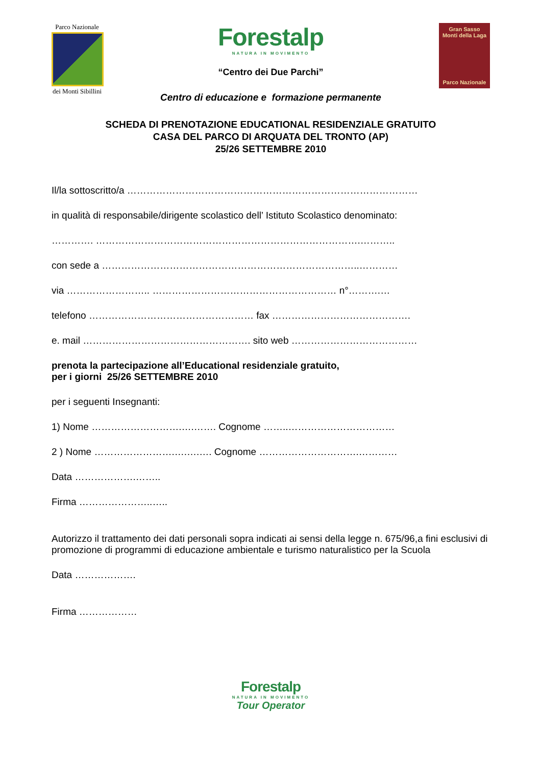Parco Nazionale
dei Monti Sibillini
Forestalp
NATURA IN MOVIMENTO
“Centro dei Due Parchi”
Centro di educazione e formazione permanente
Gran Sasso
Monti della Laga
Parco Nazionale
SCHEDA DI PRENOTAZIONE EDUCATIONAL RESIDENZIALE GRATUITO
CASA DEL PARCO DI ARQUATA DEL TRONTO (AP)
25/26 SETTEMBRE 2010
Il/la sottoscritto/a ………………………………………………………………………………
in qualità di responsabile/dirigente scolastico dell’ Istituto Scolastico denominato:
…………. ……………………………………………………………………….………..
con sede a ……………………………………………………………………..…………
via …………………….. ………………………………………………… n°……….…
telefono …………………………………………… fax …………………………………….
e. mail ……………………………………………. sito web …………………………………
prenota la partecipazione all’Educational residenziale gratuito,
per i giorni 25/26 SETTEMBRE 2010
per i seguenti Insegnanti:
1) Nome ……………………….….……. Cognome ……..……………………………
2 ) Nome …………………….….….…. Cognome ………………………….…………
Data ……………….……..
Firma …………………..…..
Autorizzo il trattamento dei dati personali sopra indicati ai sensi della legge n. 675/96,a fini esclusivi di promozione di programmi di educazione ambientale e turismo naturalistico per la Scuola
Data ……………….
Firma ………………
Forestalp
NATURA IN MOVIMENTO
Tour Operator